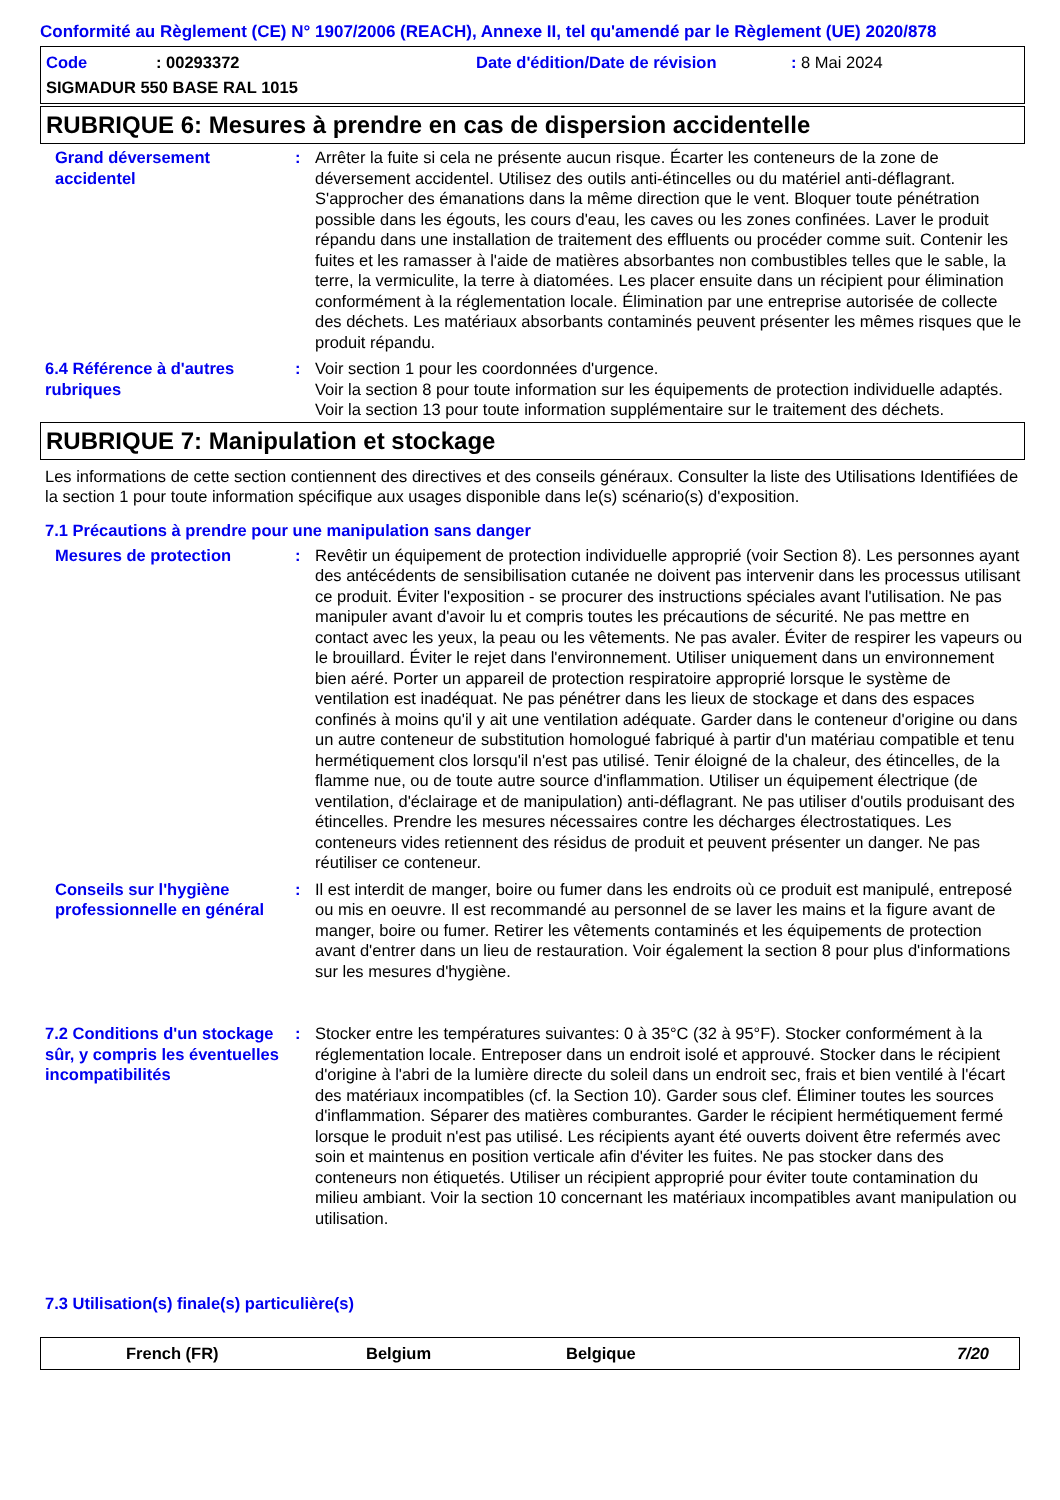Conformité au Règlement (CE) N° 1907/2006 (REACH), Annexe II, tel qu'amendé par le Règlement (UE) 2020/878
Code: 00293372 Date d'édition/Date de révision: 8 Mai 2024
SIGMADUR 550 BASE RAL 1015
RUBRIQUE 6: Mesures à prendre en cas de dispersion accidentelle
Grand déversement accidentel
: Arrêter la fuite si cela ne présente aucun risque. Écarter les conteneurs de la zone de déversement accidentel. Utilisez des outils anti-étincelles ou du matériel anti-déflagrant. S'approcher des émanations dans la même direction que le vent. Bloquer toute pénétration possible dans les égouts, les cours d'eau, les caves ou les zones confinées. Laver le produit répandu dans une installation de traitement des effluents ou procéder comme suit. Contenir les fuites et les ramasser à l'aide de matières absorbantes non combustibles telles que le sable, la terre, la vermiculite, la terre à diatomées. Les placer ensuite dans un récipient pour élimination conformément à la réglementation locale. Élimination par une entreprise autorisée de collecte des déchets. Les matériaux absorbants contaminés peuvent présenter les mêmes risques que le produit répandu.
6.4 Référence à d'autres rubriques
: Voir section 1 pour les coordonnées d'urgence.
Voir la section 8 pour toute information sur les équipements de protection individuelle adaptés.
Voir la section 13 pour toute information supplémentaire sur le traitement des déchets.
RUBRIQUE 7: Manipulation et stockage
Les informations de cette section contiennent des directives et des conseils généraux. Consulter la liste des Utilisations Identifiées de la section 1 pour toute information spécifique aux usages disponible dans le(s) scénario(s) d'exposition.
7.1 Précautions à prendre pour une manipulation sans danger
Mesures de protection : Revêtir un équipement de protection individuelle approprié (voir Section 8). Les personnes ayant des antécédents de sensibilisation cutanée ne doivent pas intervenir dans les processus utilisant ce produit. Éviter l'exposition - se procurer des instructions spéciales avant l'utilisation. Ne pas manipuler avant d'avoir lu et compris toutes les précautions de sécurité. Ne pas mettre en contact avec les yeux, la peau ou les vêtements. Ne pas avaler. Éviter de respirer les vapeurs ou le brouillard. Éviter le rejet dans l'environnement. Utiliser uniquement dans un environnement bien aéré. Porter un appareil de protection respiratoire approprié lorsque le système de ventilation est inadéquat. Ne pas pénétrer dans les lieux de stockage et dans des espaces confinés à moins qu'il y ait une ventilation adéquate. Garder dans le conteneur d'origine ou dans un autre conteneur de substitution homologué fabriqué à partir d'un matériau compatible et tenu hermétiquement clos lorsqu'il n'est pas utilisé. Tenir éloigné de la chaleur, des étincelles, de la flamme nue, ou de toute autre source d'inflammation. Utiliser un équipement électrique (de ventilation, d'éclairage et de manipulation) anti-déflagrant. Ne pas utiliser d'outils produisant des étincelles. Prendre les mesures nécessaires contre les décharges électrostatiques. Les conteneurs vides retiennent des résidus de produit et peuvent présenter un danger. Ne pas réutiliser ce conteneur.
Conseils sur l'hygiène professionnelle en général
: Il est interdit de manger, boire ou fumer dans les endroits où ce produit est manipulé, entreposé ou mis en oeuvre. Il est recommandé au personnel de se laver les mains et la figure avant de manger, boire ou fumer. Retirer les vêtements contaminés et les équipements de protection avant d'entrer dans un lieu de restauration. Voir également la section 8 pour plus d'informations sur les mesures d'hygiène.
7.2 Conditions d'un stockage sûr, y compris les éventuelles incompatibilités
: Stocker entre les températures suivantes: 0 à 35°C (32 à 95°F). Stocker conformément à la réglementation locale. Entreposer dans un endroit isolé et approuvé. Stocker dans le récipient d'origine à l'abri de la lumière directe du soleil dans un endroit sec, frais et bien ventilé à l'écart des matériaux incompatibles (cf. la Section 10). Garder sous clef. Éliminer toutes les sources d'inflammation. Séparer des matières comburantes. Garder le récipient hermétiquement fermé lorsque le produit n'est pas utilisé. Les récipients ayant été ouverts doivent être refermés avec soin et maintenus en position verticale afin d'éviter les fuites. Ne pas stocker dans des conteneurs non étiquetés. Utiliser un récipient approprié pour éviter toute contamination du milieu ambiant. Voir la section 10 concernant les matériaux incompatibles avant manipulation ou utilisation.
7.3 Utilisation(s) finale(s) particulière(s)
French (FR) Belgium Belgique 7/20